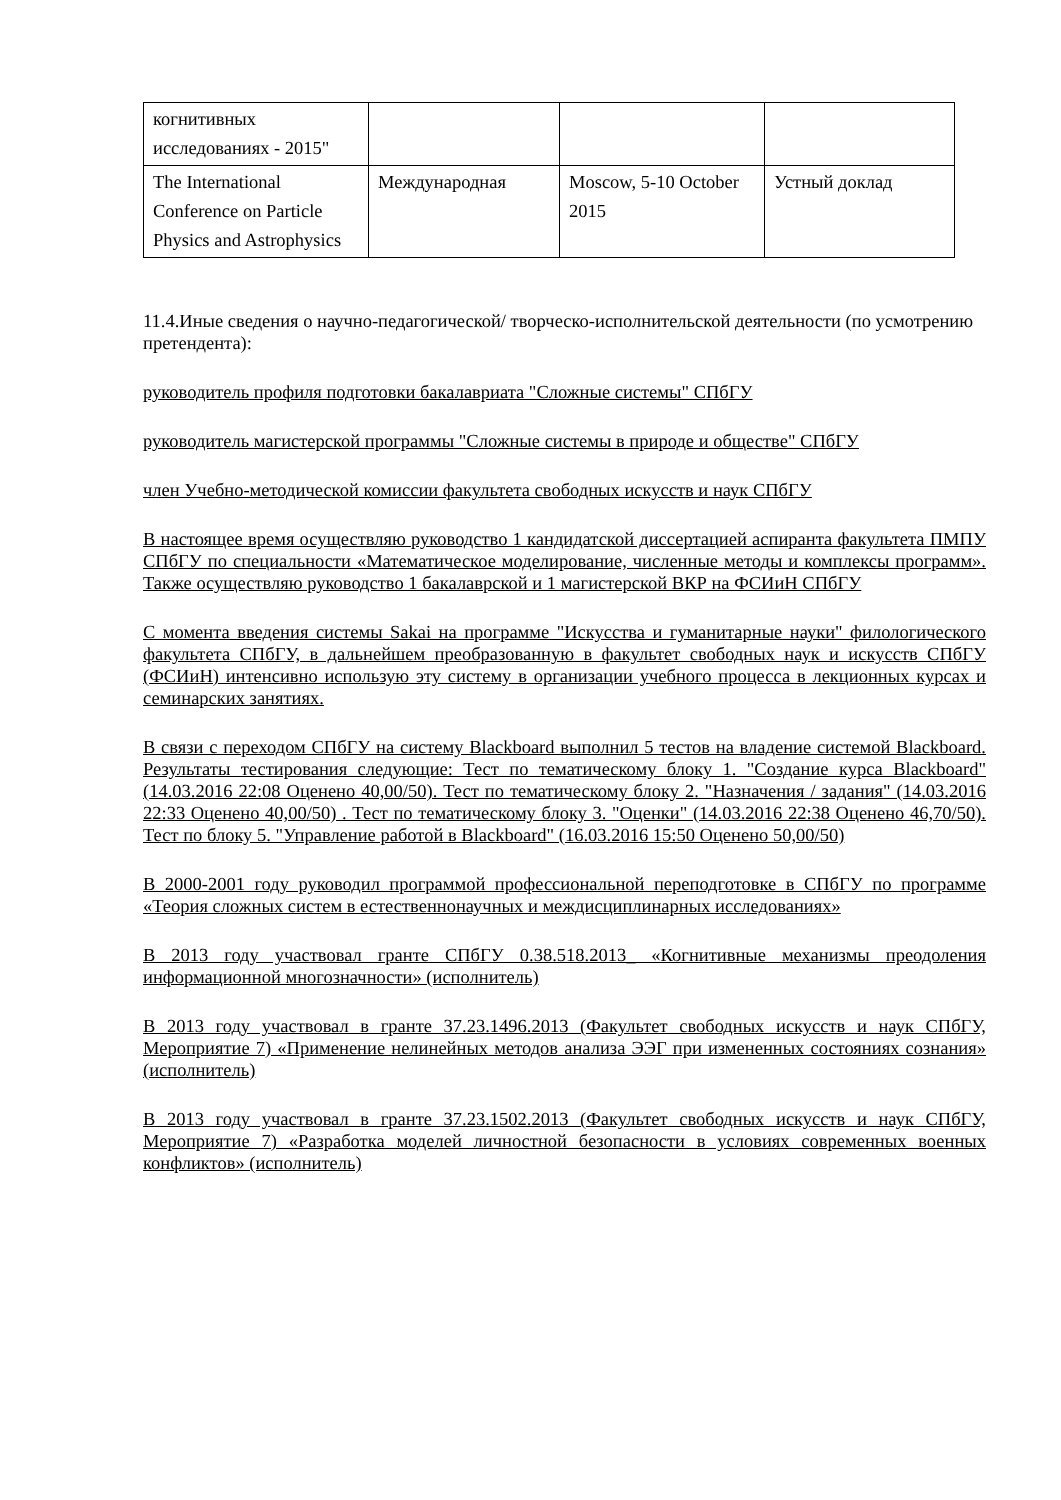| когнитивных исследованиях - 2015" | | | |
| The International Conference on Particle Physics and Astrophysics | Международная | Moscow, 5-10 October 2015 | Устный доклад |
11.4.Иные сведения о научно-педагогической/ творческо-исполнительской деятельности (по усмотрению претендента):
руководитель профиля подготовки бакалавриата "Сложные системы" СПбГУ
руководитель магистерской программы "Сложные системы в природе и обществе" СПбГУ
член Учебно-методической комиссии факультета свободных искусств и наук СПбГУ
В настоящее время осуществляю руководство 1 кандидатской диссертацией аспиранта факультета ПМПУ СПбГУ по специальности «Математическое моделирование, численные методы и комплексы программ». Также осуществляю руководство 1 бакалаврской и 1 магистерской ВКР на ФСИиН СПбГУ
С момента введения системы Sakai на программе "Искусства и гуманитарные науки" филологического факультета СПбГУ, в дальнейшем преобразованную в факультет свободных наук и искусств СПбГУ (ФСИиН) интенсивно использую эту систему в организации учебного процесса в лекционных курсах и семинарских занятиях.
В связи с переходом СПбГУ на систему Blackboard выполнил 5 тестов на владение системой Blackboard. Результаты тестирования следующие: Тест по тематическому блоку 1. "Создание курса Blackboard" (14.03.2016 22:08 Оценено 40,00/50). Тест по тематическому блоку 2. "Назначения / задания" (14.03.2016 22:33 Оценено 40,00/50) . Тест по тематическому блоку 3. "Оценки" (14.03.2016 22:38 Оценено 46,70/50). Тест по блоку 5. "Управление работой в Blackboard" (16.03.2016 15:50 Оценено 50,00/50)
В 2000-2001 году руководил программой профессиональной переподготовке в СПбГУ по программе «Теория сложных систем в естественнонаучных и междисциплинарных исследованиях»
В 2013 году участвовал гранте СПбГУ 0.38.518.2013_ «Когнитивные механизмы преодоления информационной многозначности» (исполнитель)
В 2013 году участвовал в гранте 37.23.1496.2013 (Факультет свободных искусств и наук СПбГУ, Мероприятие 7) «Применение нелинейных методов анализа ЭЭГ при измененных состояниях сознания» (исполнитель)
В 2013 году участвовал в гранте 37.23.1502.2013 (Факультет свободных искусств и наук СПбГУ, Мероприятие 7) «Разработка моделей личностной безопасности в условиях современных военных конфликтов» (исполнитель)